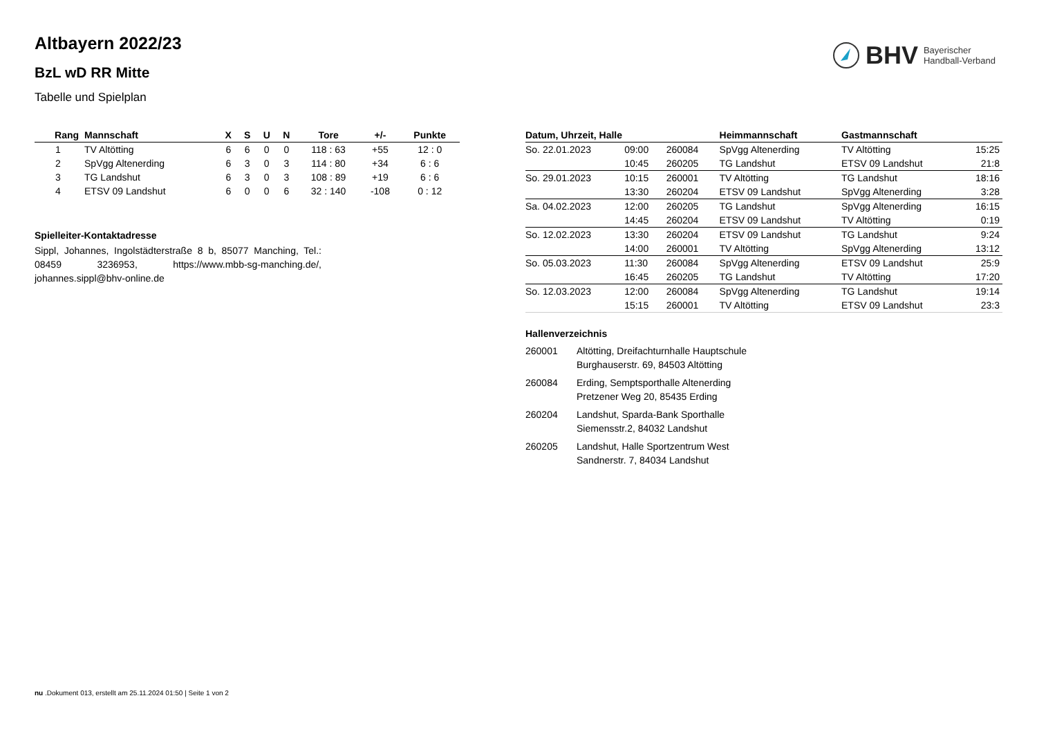BHV Bayerischer
Handball-Verband
Altbayern 2022/23
BzL wD RR Mitte
Tabelle und Spielplan
| Rang | Mannschaft | X | S | U | N | Tore | +/- | Punkte |
| --- | --- | --- | --- | --- | --- | --- | --- | --- |
| 1 | TV Altötting | 6 | 6 | 0 | 0 | 118 : 63 | +55 | 12 : 0 |
| 2 | SpVgg Altenerding | 6 | 3 | 0 | 3 | 114 : 80 | +34 | 6 : 6 |
| 3 | TG Landshut | 6 | 3 | 0 | 3 | 108 : 89 | +19 | 6 : 6 |
| 4 | ETSV 09 Landshut | 6 | 0 | 0 | 6 | 32 : 140 | -108 | 0 : 12 |
Spielleiter-Kontaktadresse
Sippl, Johannes, Ingolstädterstraße 8 b, 85077 Manching, Tel.: 08459 3236953, https://www.mbb-sg-manching.de/, johannes.sippl@bhv-online.de
| Datum, Uhrzeit, Halle | | | Heimmannschaft | Gastmannschaft | |
| --- | --- | --- | --- | --- | --- |
| So. 22.01.2023 | 09:00 | 260084 | SpVgg Altenerding | TV Altötting | 15:25 |
| | 10:45 | 260205 | TG Landshut | ETSV 09 Landshut | 21:8 |
| So. 29.01.2023 | 10:15 | 260001 | TV Altötting | TG Landshut | 18:16 |
| | 13:30 | 260204 | ETSV 09 Landshut | SpVgg Altenerding | 3:28 |
| Sa. 04.02.2023 | 12:00 | 260205 | TG Landshut | SpVgg Altenerding | 16:15 |
| | 14:45 | 260204 | ETSV 09 Landshut | TV Altötting | 0:19 |
| So. 12.02.2023 | 13:30 | 260204 | ETSV 09 Landshut | TG Landshut | 9:24 |
| | 14:00 | 260001 | TV Altötting | SpVgg Altenerding | 13:12 |
| So. 05.03.2023 | 11:30 | 260084 | SpVgg Altenerding | ETSV 09 Landshut | 25:9 |
| | 16:45 | 260205 | TG Landshut | TV Altötting | 17:20 |
| So. 12.03.2023 | 12:00 | 260084 | SpVgg Altenerding | TG Landshut | 19:14 |
| | 15:15 | 260001 | TV Altötting | ETSV 09 Landshut | 23:3 |
Hallenverzeichnis
| 260001 | Altötting, Dreifachturnhalle Hauptschule Burghauserstr. 69, 84503 Altötting |
| 260084 | Erding, Semptsporthalle Altenerding Pretzener Weg 20, 85435 Erding |
| 260204 | Landshut, Sparda-Bank Sporthalle Siemensstr.2, 84032 Landshut |
| 260205 | Landshut, Halle Sportzentrum West Sandnerstr. 7, 84034 Landshut |
nu .Dokument 013, erstellt am 25.11.2024 01:50 | Seite 1 von 2